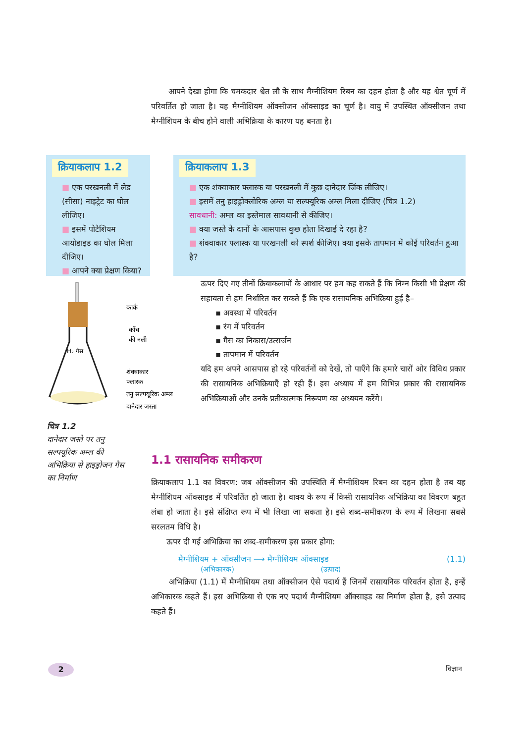आपने देखा होगा कि चमकदार श्वेत लौ के साथ मैग्नीशियम रिबन का दहन होता है और यह श्वेत चूर्ण में परिवर्तित हो जाता है। यह मैग्नीशियम ऑक्सीजन ऑक्साइड का चूर्ण है। वायु में उपस्थित ऑक्सीजन तथा मैग्नीशियम के बीच होने वाली अभिक्रिया के कारण यह बनता है।
क्रियाकलाप 1.2
■ एक परखनली में लेड (सीसा) नाइट्रेट का घोल लीजिए।
■ इसमें पोटैशियम आयोडाइड का घोल मिला दीजिए।
■ आपने क्या प्रेक्षण किया?
क्रियाकलाप 1.3
■ एक शंक्वाकार फ्लास्क या परखनली में कुछ दानेदार जिंक लीजिए।
■ इसमें तनु हाइड्रोक्लोरिक अम्ल या सल्फ्यूरिक अम्ल मिला दीजिए (चित्र 1.2)
सावधानी: अम्ल का इस्तेमाल सावधानी से कीजिए।
■ क्या जस्ते के दानों के आसपास कुछ होता दिखाई दे रहा है?
■ शंक्वाकार फ्लास्क या परखनली को स्पर्श कीजिए। क्या इसके तापमान में कोई परिवर्तन हुआ है?
कार्क
काँच
की नली
H₂ गैस
शंक्वाकार
फ्लास्क
तनु सल्फ्यूरिक अम्ल
दानेदार जस्ता
चित्र 1.2
दानेदार जस्ते पर तनु सल्फ्यूरिक अम्ल की अभिक्रिया से हाइड्रोजन गैस का निर्माण
ऊपर दिए गए तीनों क्रियाकलापों के आधार पर हम कह सकते हैं कि निम्न किसी भी प्रेक्षण की सहायता से हम निर्धारित कर सकते हैं कि एक रासायनिक अभिक्रिया हुई है–
▪ अवस्था में परिवर्तन
▪ रंग में परिवर्तन
▪ गैस का निकास/उत्सर्जन
▪ तापमान में परिवर्तन
यदि हम अपने आसपास हो रहे परिवर्तनों को देखें, तो पाएँगे कि हमारे चारों ओर विविध प्रकार की रासायनिक अभिक्रियाएँ हो रही हैं। इस अध्याय में हम विभिन्न प्रकार की रासायनिक अभिक्रियाओं और उनके प्रतीकात्मक निरूपण का अध्ययन करेंगे।
1.1 रासायनिक समीकरण
क्रियाकलाप 1.1 का विवरण: जब ऑक्सीजन की उपस्थिति में मैग्नीशियम रिबन का दहन होता है तब यह मैग्नीशियम ऑक्साइड में परिवर्तित हो जाता है। वाक्य के रूप में किसी रासायनिक अभिक्रिया का विवरण बहुत लंबा हो जाता है। इसे संक्षिप्त रूप में भी लिखा जा सकता है। इसे शब्द-समीकरण के रूप में लिखना सबसे सरलतम विधि है।
ऊपर दी गई अभिक्रिया का शब्द-समीकरण इस प्रकार होगा:
मैग्नीशियम + ऑक्सीजन ⟶ मैग्नीशियम ऑक्साइड (1.1)
(अभिकारक) (उत्पाद)
अभिक्रिया (1.1) में मैग्नीशियम तथा ऑक्सीजन ऐसे पदार्थ हैं जिनमें रासायनिक परिवर्तन होता है, इन्हें अभिकारक कहते हैं। इस अभिक्रिया से एक नए पदार्थ मैग्नीशियम ऑक्साइड का निर्माण होता है, इसे उत्पाद कहते हैं।
2 विज्ञान